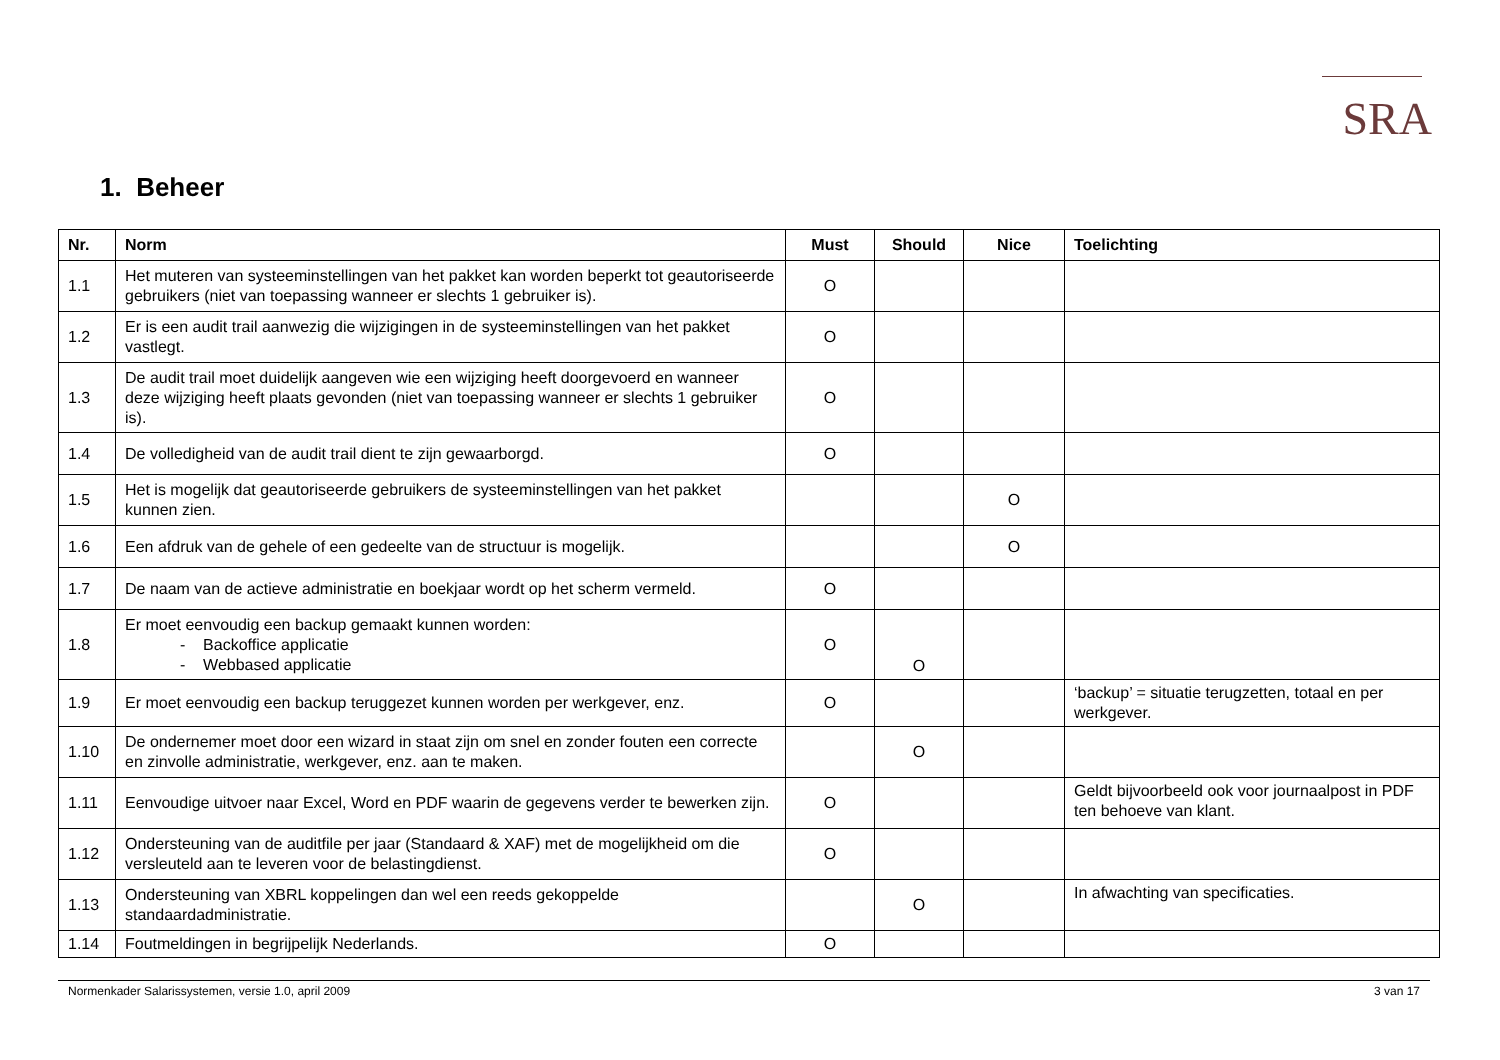SRA
1. Beheer
| Nr. | Norm | Must | Should | Nice | Toelichting |
| --- | --- | --- | --- | --- | --- |
| 1.1 | Het muteren van systeeminstellingen van het pakket kan worden beperkt tot geautoriseerde gebruikers (niet van toepassing wanneer er slechts 1 gebruiker is). | O | | | |
| 1.2 | Er is een audit trail aanwezig die wijzigingen in de systeeminstellingen van het pakket vastlegt. | O | | | |
| 1.3 | De audit trail moet duidelijk aangeven wie een wijziging heeft doorgevoerd en wanneer deze wijziging heeft plaats gevonden (niet van toepassing wanneer er slechts 1 gebruiker is). | O | | | |
| 1.4 | De volledigheid van de audit trail dient te zijn gewaarborgd. | O | | | |
| 1.5 | Het is mogelijk dat geautoriseerde gebruikers de systeeminstellingen van het pakket kunnen zien. | | | O | |
| 1.6 | Een afdruk van de gehele of een gedeelte van de structuur is mogelijk. | | | O | |
| 1.7 | De naam van de actieve administratie en boekjaar wordt op het scherm vermeld. | O | | | |
| 1.8 | Er moet eenvoudig een backup gemaakt kunnen worden: - Backoffice applicatie - Webbased applicatie | O | O | | |
| 1.9 | Er moet eenvoudig een backup teruggezet kunnen worden per werkgever, enz. | O | | | ‘backup’ = situatie terugzetten, totaal en per werkgever. |
| 1.10 | De ondernemer moet door een wizard in staat zijn om snel en zonder fouten een correcte en zinvolle administratie, werkgever, enz. aan te maken. | | O | | |
| 1.11 | Eenvoudige uitvoer naar Excel, Word en PDF waarin de gegevens verder te bewerken zijn. | O | | | Geldt bijvoorbeeld ook voor journaalpost in PDF ten behoeve van klant. |
| 1.12 | Ondersteuning van de auditfile per jaar (Standaard & XAF) met de mogelijkheid om die versleuteld aan te leveren voor de belastingdienst. | O | | | |
| 1.13 | Ondersteuning van XBRL koppelingen dan wel een reeds gekoppelde standaardadministratie. | | O | | In afwachting van specificaties. |
| 1.14 | Foutmeldingen in begrijpelijk Nederlands. | O | | | |
Normenkader Salarissystemen, versie 1.0, april 2009 3 van 17